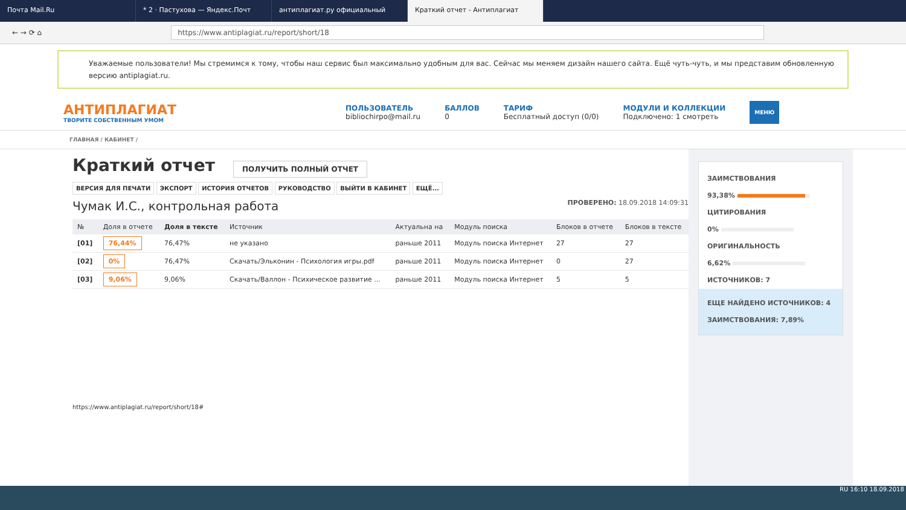Почта Mail.Ru * 2 · Пастухова — Яндекс.Почт антиплагиат.ру официальный Краткий отчет - Антиплагиат
← → ⟳ ⌂
https://www.antiplagiat.ru/report/short/18
Уважаемые пользователи! Мы стремимся к тому, чтобы наш сервис был максимально удобным для вас. Сейчас мы меняем дизайн нашего сайта. Ещё чуть-чуть, и мы представим обновленную версию antiplagiat.ru.
АНТИПЛАГИАТ
ТВОРИТЕ СОБСТВЕННЫМ УМОМ
ПОЛЬЗОВАТЕЛЬ
bibliochirpo@mail.ru
БАЛЛОВ
0
ТАРИФ
Бесплатный доступ (0/0)
МОДУЛИ И КОЛЛЕКЦИИ
Подключено: 1 смотреть
МЕНЮ
ГЛАВНАЯ / КАБИНЕТ /
Краткий отчет
ПОЛУЧИТЬ ПОЛНЫЙ ОТЧЕТ
ВЕРСИЯ ДЛЯ ПЕЧАТИ ЭКСПОРТ ИСТОРИЯ ОТЧЕТОВ РУКОВОДСТВО ВЫЙТИ В КАБИНЕТ ЕЩЁ...
Чумак И.С., контрольная работа ПРОВЕРЕНО: 18.09.2018 14:09:31
| № | Доля в отчете | Доля в тексте | Источник | Актуальна на | Модуль поиска | Блоков в отчете | Блоков в тексте |
| --- | --- | --- | --- | --- | --- | --- | --- |
| [01] | 76,44% | 76,47% | не указано | раньше 2011 | Модуль поиска Интернет | 27 | 27 |
| [02] | 0% | 76,47% | Скачать/Эльконин - Психология игры.pdf | раньше 2011 | Модуль поиска Интернет | 0 | 27 |
| [03] | 9,06% | 9,06% | Скачать/Валлон - Психическое развитие ... | раньше 2011 | Модуль поиска Интернет | 5 | 5 |
https://www.antiplagiat.ru/report/short/18#
ЗАИМСТВОВАНИЯ
93,38%
ЦИТИРОВАНИЯ
0%
ОРИГИНАЛЬНОСТЬ
6,62%
ИСТОЧНИКОВ: 7
ЕЩЕ НАЙДЕНО ИСТОЧНИКОВ: 4
ЗАИМСТВОВАНИЯ: 7,89%
RU 16:10 18.09.2018